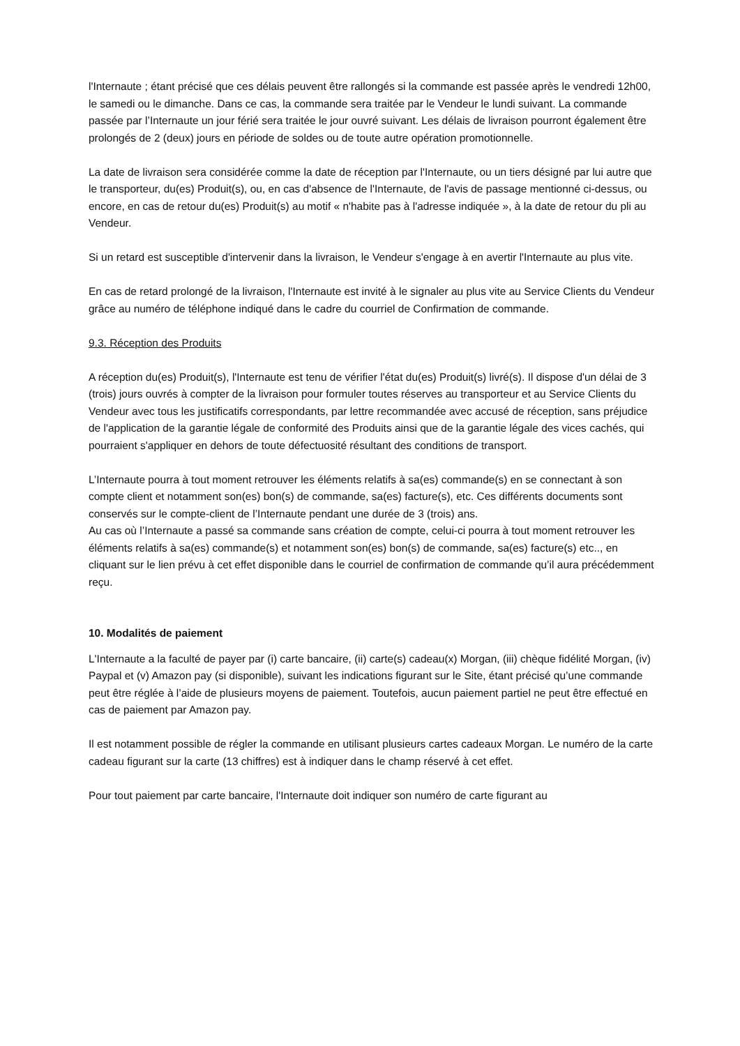l'Internaute ; étant précisé que ces délais peuvent être rallongés si la commande est passée après le vendredi 12h00, le samedi ou le dimanche. Dans ce cas, la commande sera traitée par le Vendeur le lundi suivant. La commande passée par l’Internaute un jour férié sera traitée le jour ouvré suivant. Les délais de livraison pourront également être prolongés de 2 (deux) jours en période de soldes ou de toute autre opération promotionnelle.
La date de livraison sera considérée comme la date de réception par l'Internaute, ou un tiers désigné par lui autre que le transporteur, du(es) Produit(s), ou, en cas d'absence de l'Internaute, de l'avis de passage mentionné ci-dessus, ou encore, en cas de retour du(es) Produit(s) au motif « n'habite pas à l'adresse indiquée », à la date de retour du pli au Vendeur.
Si un retard est susceptible d'intervenir dans la livraison, le Vendeur s'engage à en avertir l'Internaute au plus vite.
En cas de retard prolongé de la livraison, l'Internaute est invité à le signaler au plus vite au Service Clients du Vendeur grâce au numéro de téléphone indiqué dans le cadre du courriel de Confirmation de commande.
9.3. Réception des Produits
A réception du(es) Produit(s), l'Internaute est tenu de vérifier l'état du(es) Produit(s) livré(s). Il dispose d'un délai de 3 (trois) jours ouvrés à compter de la livraison pour formuler toutes réserves au transporteur et au Service Clients du Vendeur avec tous les justificatifs correspondants, par lettre recommandée avec accusé de réception, sans préjudice de l'application de la garantie légale de conformité des Produits ainsi que de la garantie légale des vices cachés, qui pourraient s'appliquer en dehors de toute défectuosité résultant des conditions de transport.
L’Internaute pourra à tout moment retrouver les éléments relatifs à sa(es) commande(s) en se connectant à son compte client et notamment son(es) bon(s) de commande, sa(es) facture(s), etc. Ces différents documents sont conservés sur le compte-client de l’Internaute pendant une durée de 3 (trois) ans.
Au cas où l’Internaute a passé sa commande sans création de compte, celui-ci pourra à tout moment retrouver les éléments relatifs à sa(es) commande(s) et notamment son(es) bon(s) de commande, sa(es) facture(s) etc.., en cliquant sur le lien prévu à cet effet disponible dans le courriel de confirmation de commande qu’il aura précédemment reçu.
10. Modalités de paiement
L'Internaute a la faculté de payer par (i) carte bancaire, (ii) carte(s) cadeau(x) Morgan, (iii) chèque fidélité Morgan, (iv) Paypal et (v) Amazon pay (si disponible), suivant les indications figurant sur le Site, étant précisé qu’une commande peut être réglée à l’aide de plusieurs moyens de paiement. Toutefois, aucun paiement partiel ne peut être effectué en cas de paiement par Amazon pay.
Il est notamment possible de régler la commande en utilisant plusieurs cartes cadeaux Morgan. Le numéro de la carte cadeau figurant sur la carte (13 chiffres) est à indiquer dans le champ réservé à cet effet.
Pour tout paiement par carte bancaire, l'Internaute doit indiquer son numéro de carte figurant au